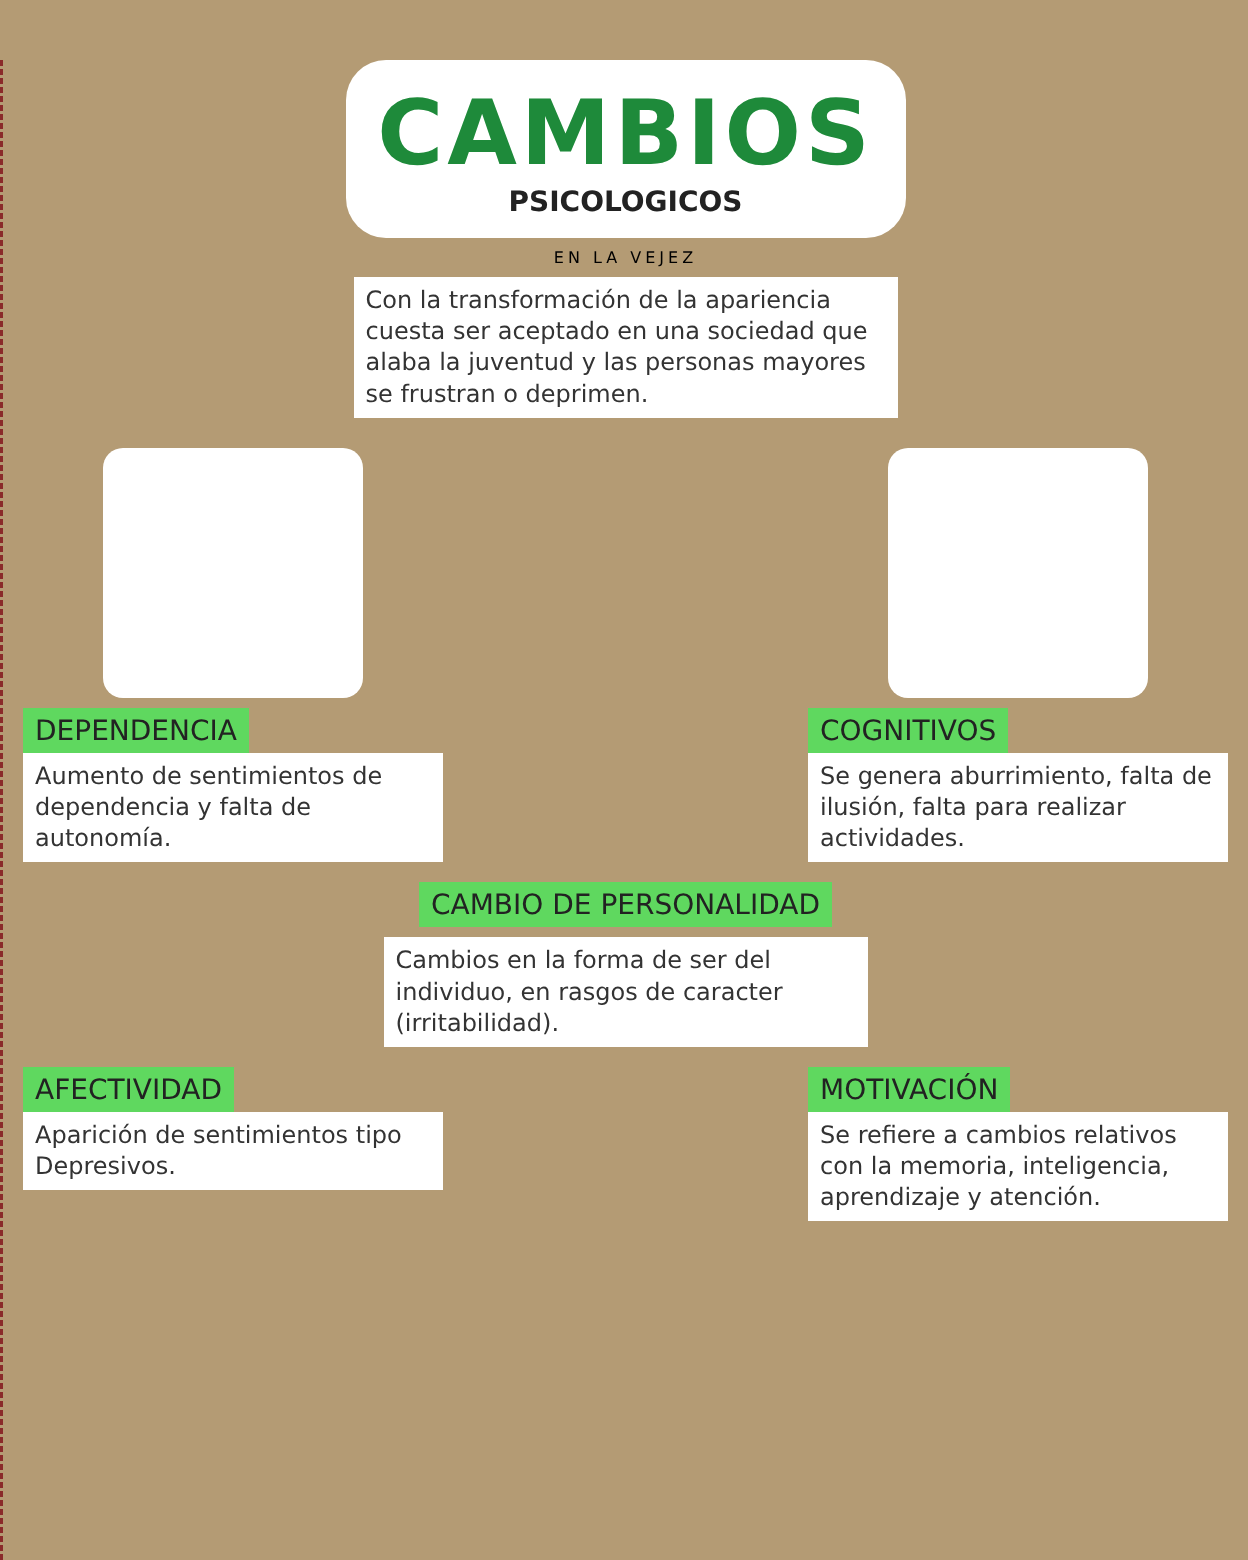CAMBIOS
PSICOLOGICOS
EN LA VEJEZ
Con la transformación de la apariencia cuesta ser aceptado en una sociedad que alaba la juventud y las personas mayores se frustran o deprimen.
DEPENDENCIA
Aumento de sentimientos de dependencia y falta de autonomía.
COGNITIVOS
Se genera aburrimiento, falta de ilusión, falta para realizar actividades.
CAMBIO DE PERSONALIDAD
Cambios en la forma de ser del individuo, en rasgos de caracter (irritabilidad).
AFECTIVIDAD
Aparición de sentimientos tipo Depresivos.
MOTIVACIÓN
Se refiere a cambios relativos con la memoria, inteligencia, aprendizaje y atención.